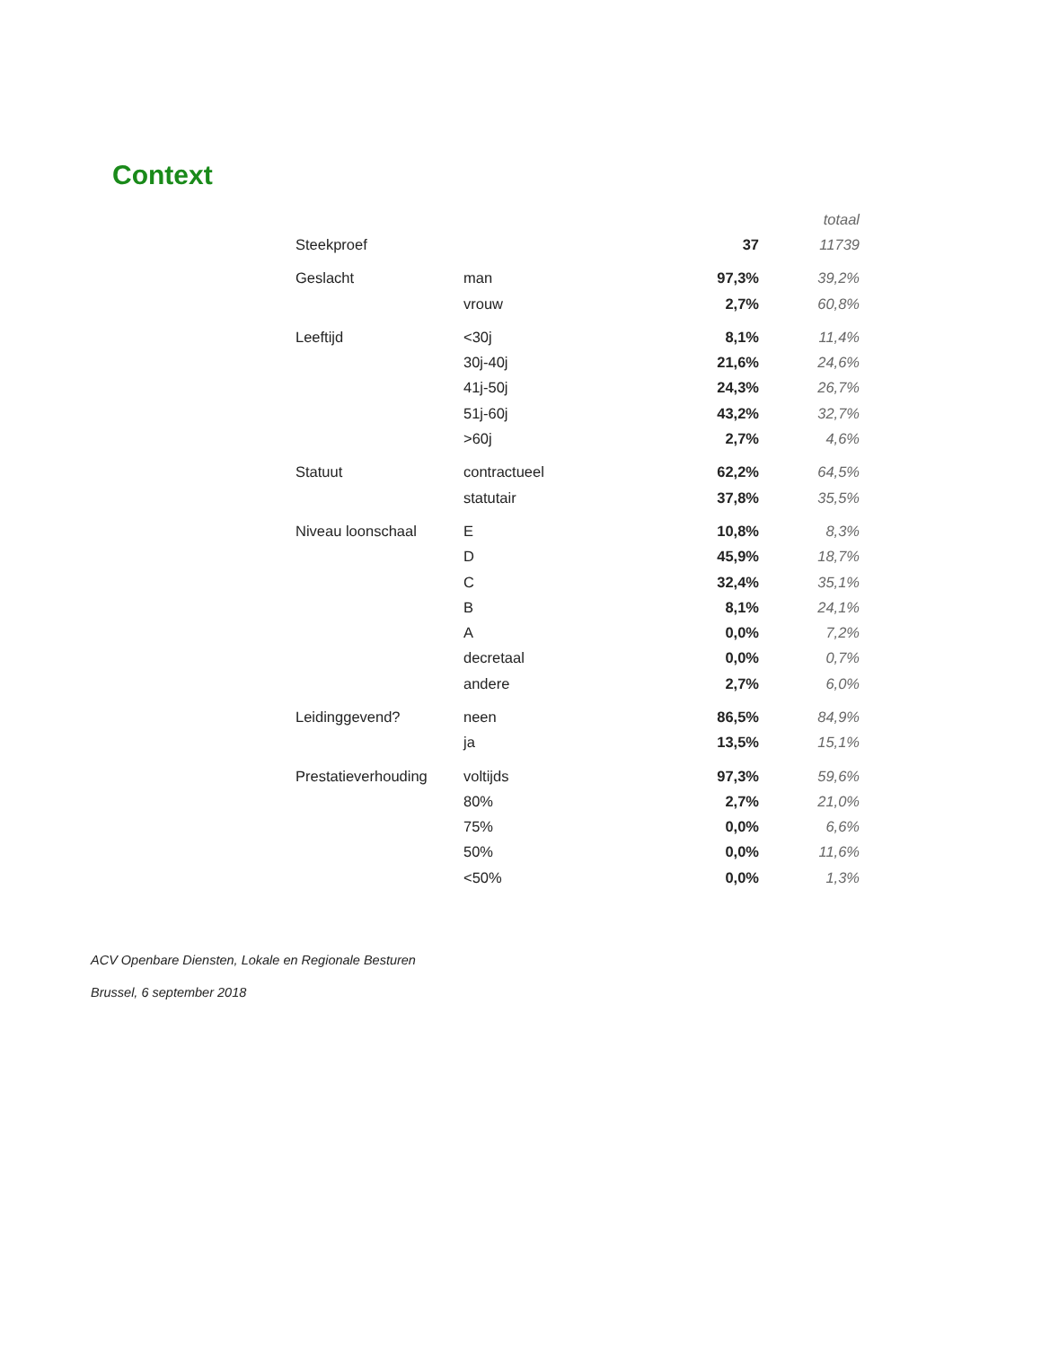Context
| | | | totaal |
| --- | --- | --- | --- |
| Steekproef | | 37 | 11739 |
| Geslacht | man | 97,3% | 39,2% |
| | vrouw | 2,7% | 60,8% |
| Leeftijd | <30j | 8,1% | 11,4% |
| | 30j-40j | 21,6% | 24,6% |
| | 41j-50j | 24,3% | 26,7% |
| | 51j-60j | 43,2% | 32,7% |
| | >60j | 2,7% | 4,6% |
| Statuut | contractueel | 62,2% | 64,5% |
| | statutair | 37,8% | 35,5% |
| Niveau loonschaal | E | 10,8% | 8,3% |
| | D | 45,9% | 18,7% |
| | C | 32,4% | 35,1% |
| | B | 8,1% | 24,1% |
| | A | 0,0% | 7,2% |
| | decretaal | 0,0% | 0,7% |
| | andere | 2,7% | 6,0% |
| Leidinggevend? | neen | 86,5% | 84,9% |
| | ja | 13,5% | 15,1% |
| Prestatieverhouding | voltijds | 97,3% | 59,6% |
| | 80% | 2,7% | 21,0% |
| | 75% | 0,0% | 6,6% |
| | 50% | 0,0% | 11,6% |
| | <50% | 0,0% | 1,3% |
ACV Openbare Diensten, Lokale en Regionale Besturen
Brussel, 6 september 2018